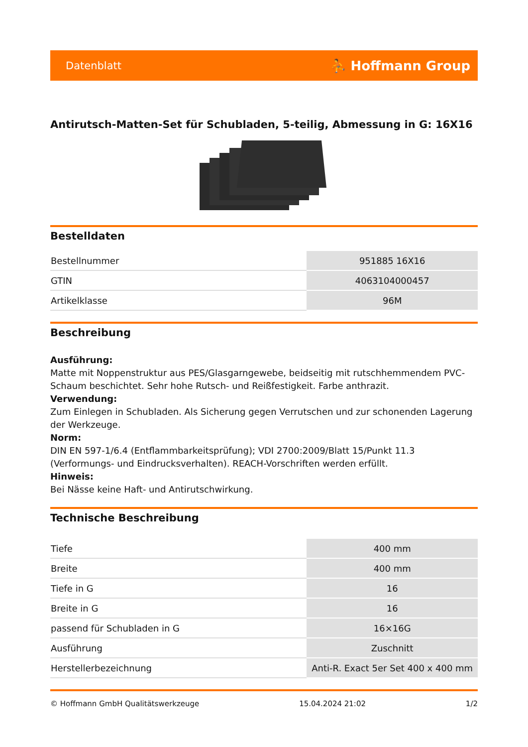Datenblatt ⛹ Hoffmann Group
Antirutsch-Matten-Set für Schubladen, 5-teilig, Abmessung in G: 16X16
Bestelldaten
| Bestellnummer | 951885 16X16 |
| GTIN | 4063104000457 |
| Artikelklasse | 96M |
Beschreibung
Ausführung:
Matte mit Noppenstruktur aus PES/Glasgarngewebe, beidseitig mit rutschhemmendem PVC-Schaum beschichtet. Sehr hohe Rutsch- und Reißfestigkeit. Farbe anthrazit.
Verwendung:
Zum Einlegen in Schubladen. Als Sicherung gegen Verrutschen und zur schonenden Lagerung der Werkzeuge.
Norm:
DIN EN 597-1/6.4 (Entflammbarkeitsprüfung); VDI 2700:2009/Blatt 15/Punkt 11.3 (Verformungs- und Eindrucksverhalten). REACH-Vorschriften werden erfüllt.
Hinweis:
Bei Nässe keine Haft- und Antirutschwirkung.
Technische Beschreibung
| Tiefe | 400 mm |
| Breite | 400 mm |
| Tiefe in G | 16 |
| Breite in G | 16 |
| passend für Schubladen in G | 16×16G |
| Ausführung | Zuschnitt |
| Herstellerbezeichnung | Anti-R. Exact 5er Set 400 x 400 mm |
© Hoffmann GmbH Qualitätswerkzeuge 15.04.2024 21:02 1/2